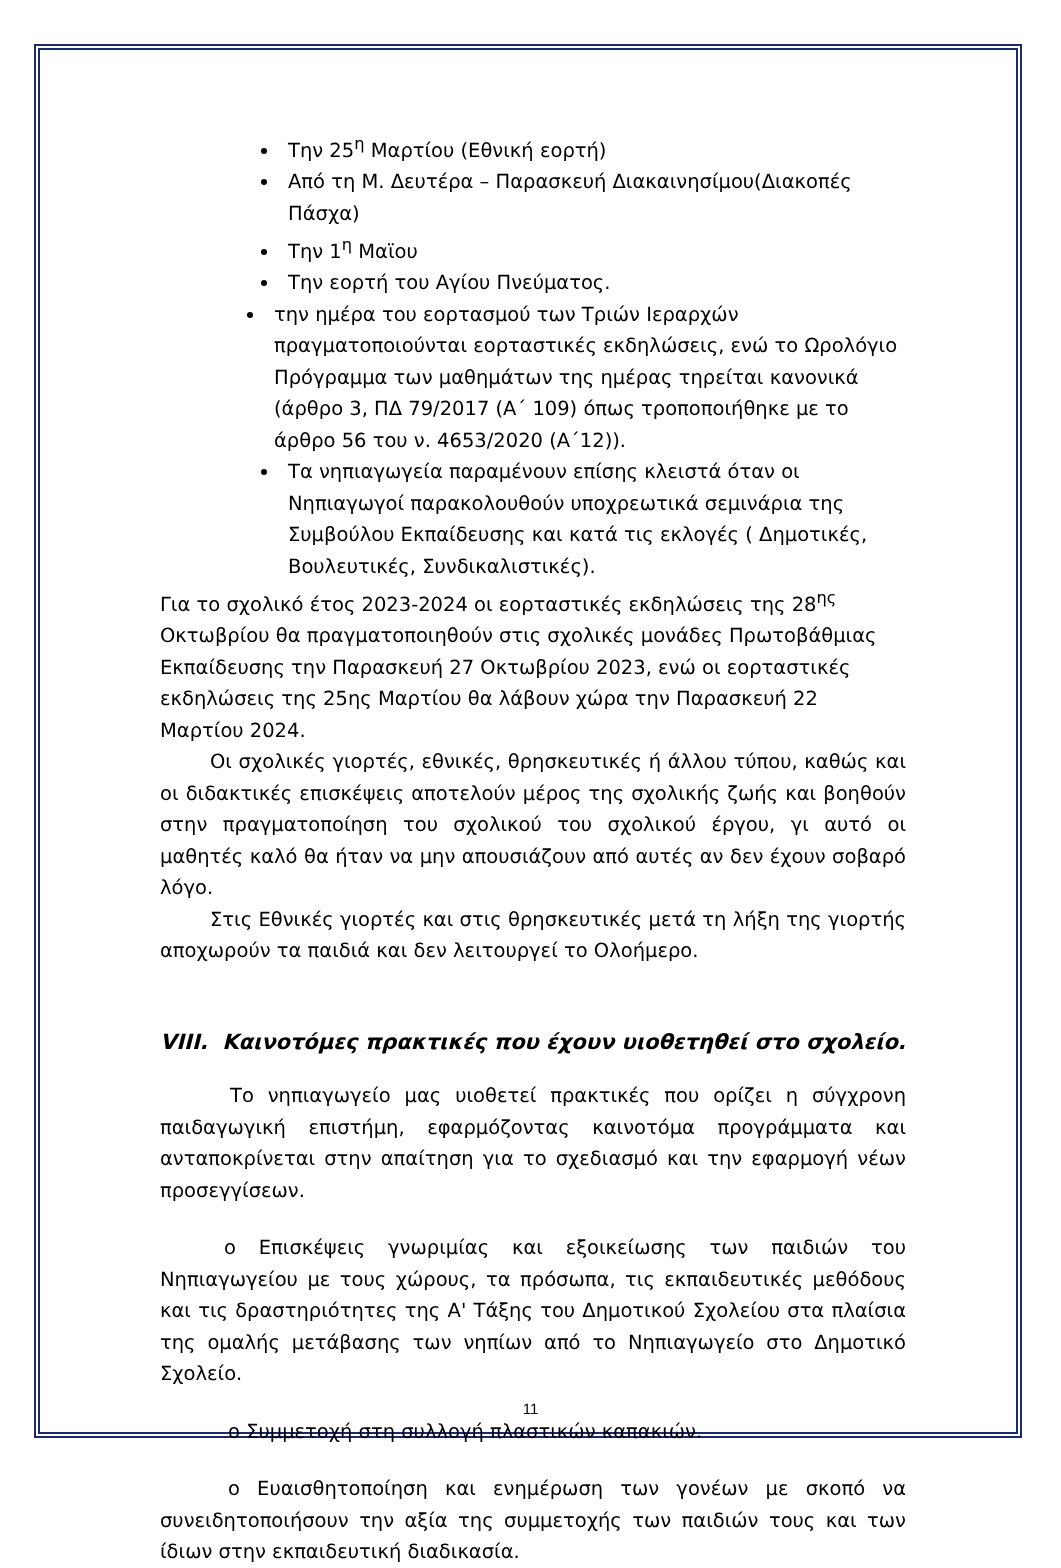Την 25<sup>η</sup> Μαρτίου (Εθνική εορτή)
Από τη Μ. Δευτέρα – Παρασκευή Διακαινησίμου(Διακοπές Πάσχα)
Την 1<sup>η</sup> Μαϊου
Την εορτή του Αγίου Πνεύματος.
την ημέρα του εορτασμού των Τριών Ιεραρχών πραγματοποιούνται εορταστικές εκδηλώσεις, ενώ το Ωρολόγιο Πρόγραμμα των μαθημάτων της ημέρας τηρείται κανονικά (άρθρο 3, ΠΔ 79/2017 (Α΄ 109) όπως τροποποιήθηκε με το άρθρο 56 του ν. 4653/2020 (Α΄12)).
Τα νηπιαγωγεία παραμένουν επίσης κλειστά όταν οι Νηπιαγωγοί παρακολουθούν υποχρεωτικά σεμινάρια της Συμβούλου Εκπαίδευσης και κατά τις εκλογές ( Δημοτικές, Βουλευτικές, Συνδικαλιστικές).
Για το σχολικό έτος 2023-2024 οι εορταστικές εκδηλώσεις της 28<sup>ης</sup> Οκτωβρίου θα πραγματοποιηθούν στις σχολικές μονάδες Πρωτοβάθμιας Εκπαίδευσης την Παρασκευή 27 Οκτωβρίου 2023, ενώ οι εορταστικές εκδηλώσεις της 25ης Μαρτίου θα λάβουν χώρα την Παρασκευή 22 Μαρτίου 2024.
Οι σχολικές γιορτές, εθνικές, θρησκευτικές ή άλλου τύπου, καθώς και οι διδακτικές επισκέψεις αποτελούν μέρος της σχολικής ζωής και βοηθούν στην πραγματοποίηση του σχολικού του σχολικού έργου, γι αυτό οι μαθητές καλό θα ήταν να μην απουσιάζουν από αυτές αν δεν έχουν σοβαρό λόγο.
Στις Εθνικές γιορτές και στις θρησκευτικές μετά τη λήξη της γιορτής αποχωρούν τα παιδιά και δεν λειτουργεί το Ολοήμερο.
VIII. Καινοτόμες πρακτικές που έχουν υιοθετηθεί στο σχολείο.
Το νηπιαγωγείο μας υιοθετεί πρακτικές που ορίζει η σύγχρονη παιδαγωγική επιστήμη, εφαρμόζοντας καινοτόμα προγράμματα και ανταποκρίνεται στην απαίτηση για το σχεδιασμό και την εφαρμογή νέων προσεγγίσεων.
o Επισκέψεις γνωριμίας και εξοικείωσης των παιδιών του Νηπιαγωγείου με τους χώρους, τα πρόσωπα, τις εκπαιδευτικές μεθόδους και τις δραστηριότητες της Α' Τάξης του Δημοτικού Σχολείου στα πλαίσια της ομαλής μετάβασης των νηπίων από το Νηπιαγωγείο στο Δημοτικό Σχολείο.
o Συμμετοχή στη συλλογή πλαστικών καπακιών.
o Ευαισθητοποίηση και ενημέρωση των γονέων με σκοπό να συνειδητοποιήσουν την αξία της συμμετοχής των παιδιών τους και των ίδιων στην εκπαιδευτική διαδικασία.
11